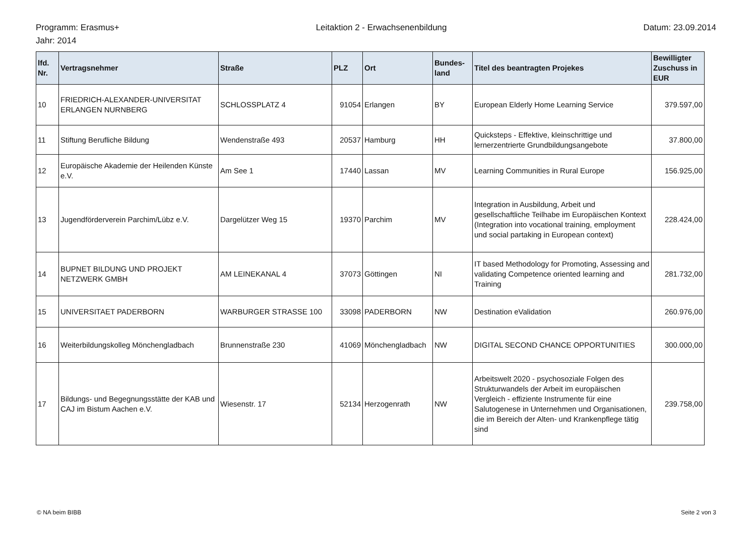Programm: Erasmus+
Jahr: 2014
Leitaktion 2 - Erwachsenenbildung
Datum: 23.09.2014
| lfd. Nr. | Vertragsnehmer | Straße | PLZ | Ort | Bundes-land | Titel des beantragten Projekes | Bewilligter Zuschuss in EUR |
| --- | --- | --- | --- | --- | --- | --- | --- |
| 10 | FRIEDRICH-ALEXANDER-UNIVERSITAT ERLANGEN NURNBERG | SCHLOSSPLATZ 4 | 91054 | Erlangen | BY | European Elderly Home Learning Service | 379.597,00 |
| 11 | Stiftung Berufliche Bildung | Wendenstraße 493 | 20537 | Hamburg | HH | Quicksteps - Effektive, kleinschrittige und lernerzentrierte Grundbildungsangebote | 37.800,00 |
| 12 | Europäische Akademie der Heilenden Künste e.V. | Am See 1 | 17440 | Lassan | MV | Learning Communities in Rural Europe | 156.925,00 |
| 13 | Jugendförderverein Parchim/Lübz e.V. | Dargelützer Weg 15 | 19370 | Parchim | MV | Integration in Ausbildung, Arbeit und gesellschaftliche Teilhabe im Europäischen Kontext (Integration into vocational training, employment und social partaking in European context) | 228.424,00 |
| 14 | BUPNET BILDUNG UND PROJEKT NETZWERK GMBH | AM LEINEKANAL 4 | 37073 | Göttingen | NI | IT based Methodology for Promoting, Assessing and validating Competence oriented learning and Training | 281.732,00 |
| 15 | UNIVERSITAET PADERBORN | WARBURGER STRASSE 100 | 33098 | PADERBORN | NW | Destination eValidation | 260.976,00 |
| 16 | Weiterbildungskolleg Mönchengladbach | Brunnenstraße 230 | 41069 | Mönchengladbach | NW | DIGITAL SECOND CHANCE OPPORTUNITIES | 300.000,00 |
| 17 | Bildungs- und Begegnungsstätte der KAB und CAJ im Bistum Aachen e.V. | Wiesenstr. 17 | 52134 | Herzogenrath | NW | Arbeitswelt 2020 - psychosoziale Folgen des Strukturwandels der Arbeit im europäischen Vergleich - effiziente Instrumente für eine Salutogenese in Unternehmen und Organisationen, die im Bereich der Alten- und Krankenpflege tätig sind | 239.758,00 |
© NA beim BIBB Seite 2 von 3